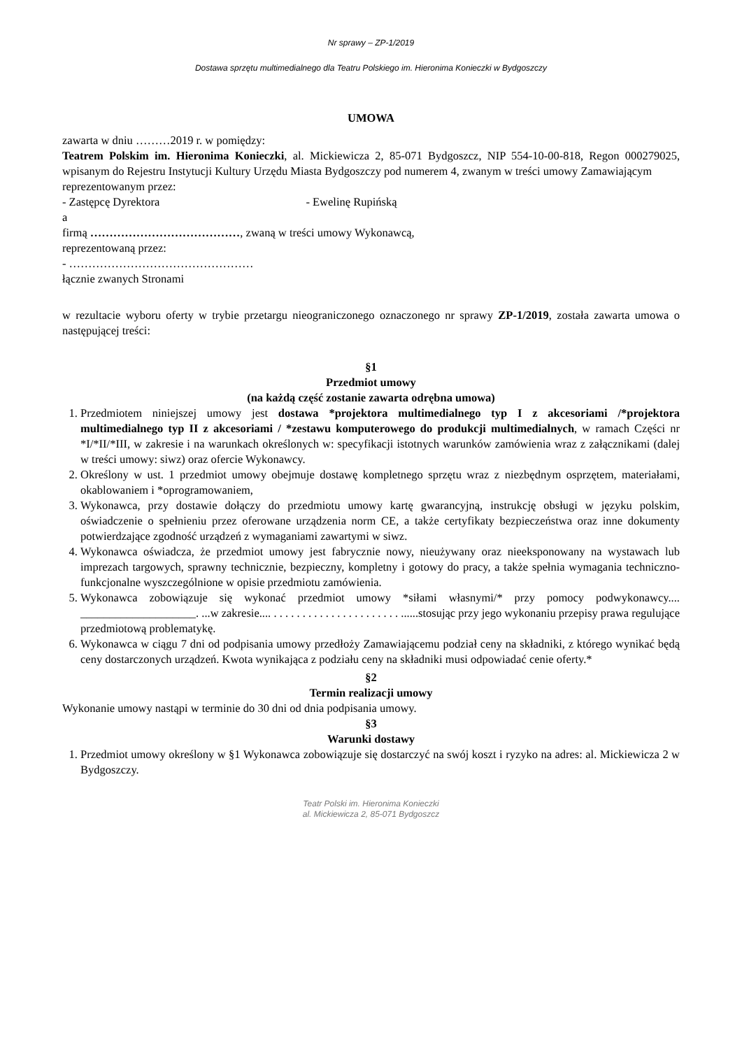Nr sprawy – ZP-1/2019
Dostawa sprzętu multimedialnego dla Teatru Polskiego im. Hieronima Konieczki w Bydgoszczy
UMOWA
zawarta w dniu ………2019 r. w pomiędzy:
Teatrem Polskim im. Hieronima Konieczki, al. Mickiewicza 2, 85-071 Bydgoszcz, NIP 554-10-00-818, Regon 000279025, wpisanym do Rejestru Instytucji Kultury Urzędu Miasta Bydgoszczy pod numerem 4, zwanym w treści umowy Zamawiającym
reprezentowanym przez:
- Zastępcę Dyrektora - Ewelinę Rupińską
a
firmą …………………………………, zwaną w treści umowy Wykonawcą,
reprezentowaną przez:
- …………………………………………
łącznie zwanych Stronami
w rezultacie wyboru oferty w trybie przetargu nieograniczonego oznaczonego nr sprawy ZP-1/2019, została zawarta umowa o następującej treści:
§1
Przedmiot umowy
(na każdą część zostanie zawarta odrębna umowa)
1. Przedmiotem niniejszej umowy jest dostawa *projektora multimedialnego typ I z akcesoriami /*projektora multimedialnego typ II z akcesoriami / *zestawu komputerowego do produkcji multimedialnych, w ramach Części nr *I/*II/*III, w zakresie i na warunkach określonych w: specyfikacji istotnych warunków zamówienia wraz z załącznikami (dalej w treści umowy: siwz) oraz ofercie Wykonawcy.
2. Określony w ust. 1 przedmiot umowy obejmuje dostawę kompletnego sprzętu wraz z niezbędnym osprzętem, materiałami, okablowaniem i *oprogramowaniem,
3. Wykonawca, przy dostawie dołączy do przedmiotu umowy kartę gwarancyjną, instrukcję obsługi w języku polskim, oświadczenie o spełnieniu przez oferowane urządzenia norm CE, a także certyfikaty bezpieczeństwa oraz inne dokumenty potwierdzające zgodność urządzeń z wymaganiami zawartymi w siwz.
4. Wykonawca oświadcza, że przedmiot umowy jest fabrycznie nowy, nieużywany oraz nieeksponowany na wystawach lub imprezach targowych, sprawny technicznie, bezpieczny, kompletny i gotowy do pracy, a także spełnia wymagania techniczno-funkcjonalne wyszczególnione w opisie przedmiotu zamówienia.
5. Wykonawca zobowiązuje się wykonać przedmiot umowy *siłami własnymi/* przy pomocy podwykonawcy.... ____________________. ...w zakresie.... . . . . . . . . . . . . . . . . . . . . . . ......stosując przy jego wykonaniu przepisy prawa regulujące przedmiotową problematykę.
6. Wykonawca w ciągu 7 dni od podpisania umowy przedłoży Zamawiającemu podział ceny na składniki, z którego wynikać będą ceny dostarczonych urządzeń. Kwota wynikająca z podziału ceny na składniki musi odpowiadać cenie oferty.*
§2
Termin realizacji umowy
Wykonanie umowy nastąpi w terminie do 30 dni od dnia podpisania umowy.
§3
Warunki dostawy
1. Przedmiot umowy określony w §1 Wykonawca zobowiązuje się dostarczyć na swój koszt i ryzyko na adres: al. Mickiewicza 2 w Bydgoszczy.
Teatr Polski im. Hieronima Konieczki
al. Mickiewicza 2, 85-071 Bydgoszcz